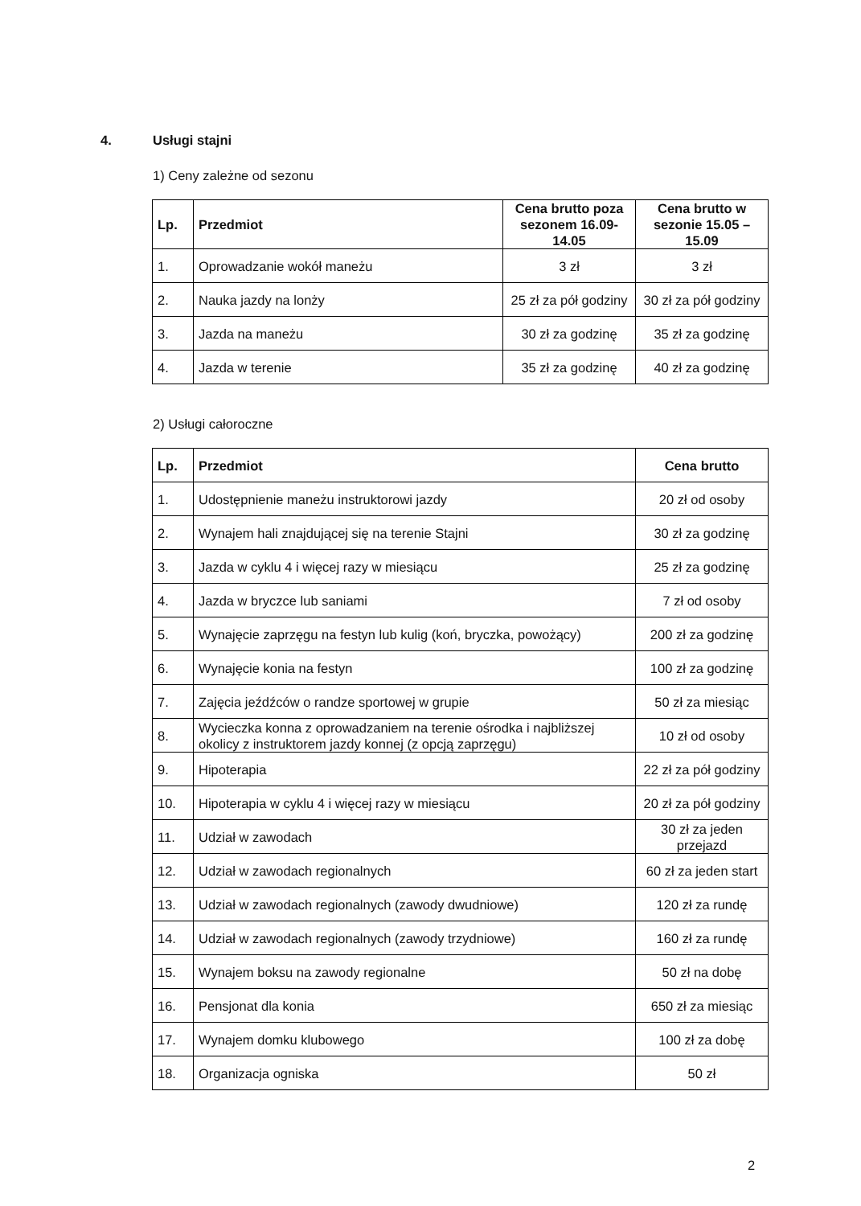4. Usługi stajni
1) Ceny zależne od sezonu
| Lp. | Przedmiot | Cena brutto poza sezonem 16.09-14.05 | Cena brutto w sezonie 15.05 – 15.09 |
| --- | --- | --- | --- |
| 1. | Oprowadzanie wokół maneżu | 3 zł | 3 zł |
| 2. | Nauka jazdy na lonży | 25 zł za pół godziny | 30 zł za pół godziny |
| 3. | Jazda na maneżu | 30 zł za godzinę | 35 zł za godzinę |
| 4. | Jazda w terenie | 35 zł za godzinę | 40 zł za godzinę |
2) Usługi całoroczne
| Lp. | Przedmiot | Cena brutto |
| --- | --- | --- |
| 1. | Udostępnienie maneżu instruktorowi jazdy | 20 zł od osoby |
| 2. | Wynajem hali znajdującej się na terenie Stajni | 30 zł za godzinę |
| 3. | Jazda w cyklu 4 i więcej razy w miesiącu | 25 zł za godzinę |
| 4. | Jazda w bryczce lub saniami | 7 zł od osoby |
| 5. | Wynajęcie zaprzęgu na festyn lub kulig (koń, bryczka, powożący) | 200 zł za godzinę |
| 6. | Wynajęcie konia na festyn | 100 zł za godzinę |
| 7. | Zajęcia jeźdźców o randze sportowej w grupie | 50 zł za miesiąc |
| 8. | Wycieczka konna z oprowadzaniem na terenie ośrodka i najbliższej okolicy z instruktorem jazdy konnej (z opcją zaprzęgu) | 10 zł od osoby |
| 9. | Hipoterapia | 22 zł za pół godziny |
| 10. | Hipoterapia w cyklu 4 i więcej razy w miesiącu | 20 zł za pół godziny |
| 11. | Udział w zawodach | 30 zł za jeden przejazd |
| 12. | Udział w zawodach regionalnych | 60 zł za jeden start |
| 13. | Udział w zawodach regionalnych (zawody dwudniowe) | 120 zł za rundę |
| 14. | Udział w zawodach regionalnych (zawody trzydniowe) | 160 zł za rundę |
| 15. | Wynajem boksu na zawody regionalne | 50 zł na dobę |
| 16. | Pensjonat dla konia | 650 zł za miesiąc |
| 17. | Wynajem domku klubowego | 100 zł za dobę |
| 18. | Organizacja ogniska | 50 zł |
2